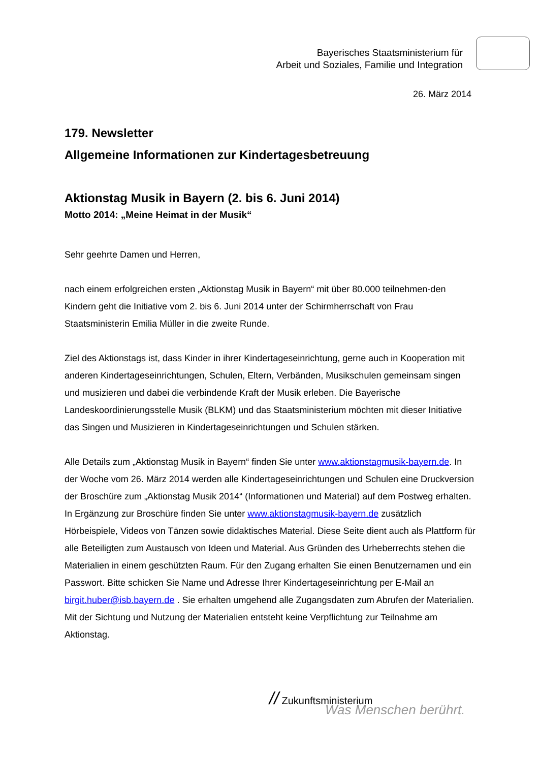Bayerisches Staatsministerium für
Arbeit und Soziales, Familie und Integration
26. März 2014
179. Newsletter
Allgemeine Informationen zur Kindertagesbetreuung
Aktionstag Musik in Bayern (2. bis 6. Juni 2014)
Motto 2014: „Meine Heimat in der Musik“
Sehr geehrte Damen und Herren,
nach einem erfolgreichen ersten „Aktionstag Musik in Bayern“ mit über 80.000 teilnehmen-den Kindern geht die Initiative vom 2. bis 6. Juni 2014 unter der Schirmherrschaft von Frau Staatsministerin Emilia Müller in die zweite Runde.
Ziel des Aktionstags ist, dass Kinder in ihrer Kindertageseinrichtung, gerne auch in Kooperation mit anderen Kindertageseinrichtungen, Schulen, Eltern, Verbänden, Musikschulen gemeinsam singen und musizieren und dabei die verbindende Kraft der Musik erleben. Die Bayerische Landeskoordinierungsstelle Musik (BLKM) und das Staatsministerium möchten mit dieser Initiative das Singen und Musizieren in Kindertageseinrichtungen und Schulen stärken.
Alle Details zum „Aktionstag Musik in Bayern“ finden Sie unter www.aktionstagmusik-bayern.de. In der Woche vom 26. März 2014 werden alle Kindertageseinrichtungen und Schulen eine Druckversion der Broschüre zum „Aktionstag Musik 2014“ (Informationen und Material) auf dem Postweg erhalten. In Ergänzung zur Broschüre finden Sie unter www.aktionstagmusik-bayern.de zusätzlich Hörbeispiele, Videos von Tänzen sowie didaktisches Material. Diese Seite dient auch als Plattform für alle Beteiligten zum Austausch von Ideen und Material. Aus Gründen des Urheberrechts stehen die Materialien in einem geschützten Raum. Für den Zugang erhalten Sie einen Benutzernamen und ein Passwort. Bitte schicken Sie Name und Adresse Ihrer Kindertageseinrichtung per E-Mail an birgit.huber@isb.bayern.de . Sie erhalten umgehend alle Zugangsdaten zum Abrufen der Materialien. Mit der Sichtung und Nutzung der Materialien entsteht keine Verpflichtung zur Teilnahme am Aktionstag.
// Zukunftsministerium
Was Menschen berührt.